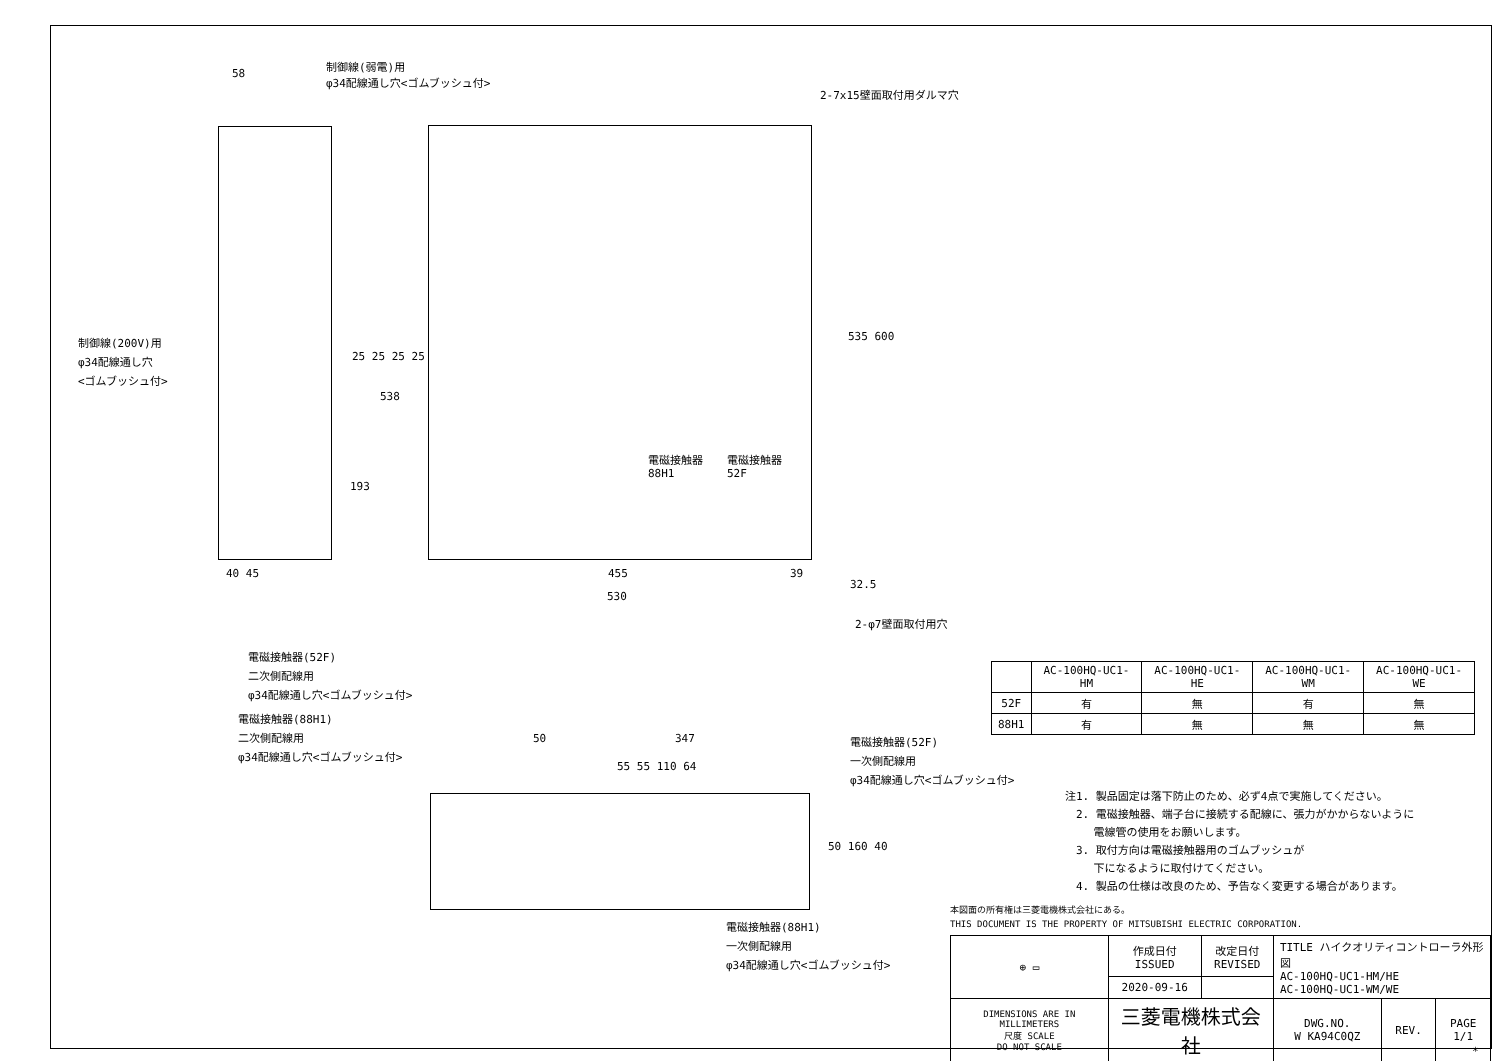制御線(弱電)用
φ34配線通し穴<ゴムブッシュ付>
58
2-7x15壁面取付用ダルマ穴
制御線(200V)用
φ34配線通し穴
<ゴムブッシュ付>
40 45
538
193
25 25 25 25
535 600
電磁接触器
88H1
電磁接触器
52F
455 39
530
32.5
2-φ7壁面取付用穴
電磁接触器(52F)
二次側配線用
φ34配線通し穴<ゴムブッシュ付>
電磁接触器(88H1)
二次側配線用
φ34配線通し穴<ゴムブッシュ付>
50 347
55 55 110 64
電磁接触器(52F)
一次側配線用
φ34配線通し穴<ゴムブッシュ付>
50 160 40
電磁接触器(88H1)
一次側配線用
φ34配線通し穴<ゴムブッシュ付>
| | AC-100HQ-UC1-HM | AC-100HQ-UC1-HE | AC-100HQ-UC1-WM | AC-100HQ-UC1-WE |
| --- | --- | --- | --- | --- |
| 52F | 有 | 無 | 有 | 無 |
| 88H1 | 有 | 無 | 無 | 無 |
注1. 製品固定は落下防止のため、必ず4点で実施してください。
　2. 電磁接触器、端子台に接続する配線に、張力がかからないように
　　 電線管の使用をお願いします。
　3. 取付方向は電磁接触器用のゴムブッシュが
　　 下になるように取付けてください。
　4. 製品の仕様は改良のため、予告なく変更する場合があります。
本図面の所有権は三菱電機株式会社にある。
THIS DOCUMENT IS THE PROPERTY OF MITSUBISHI ELECTRIC CORPORATION.
| ⊕ ▭ | 作成日付 ISSUED | 改定日付 REVISED | TITLE ハイクオリティコントローラ外形図 AC-100HQ-UC1-HM/HE AC-100HQ-UC1-WM/WE | | |
| | 2020-09-16 | | | | |
| DIMENSIONS ARE IN MILLIMETERS 尺度 SCALE DO NOT SCALE | 三菱電機株式会社 | | DWG.NO. W KA94C0QZ | REV. | PAGE 1/1 |
*